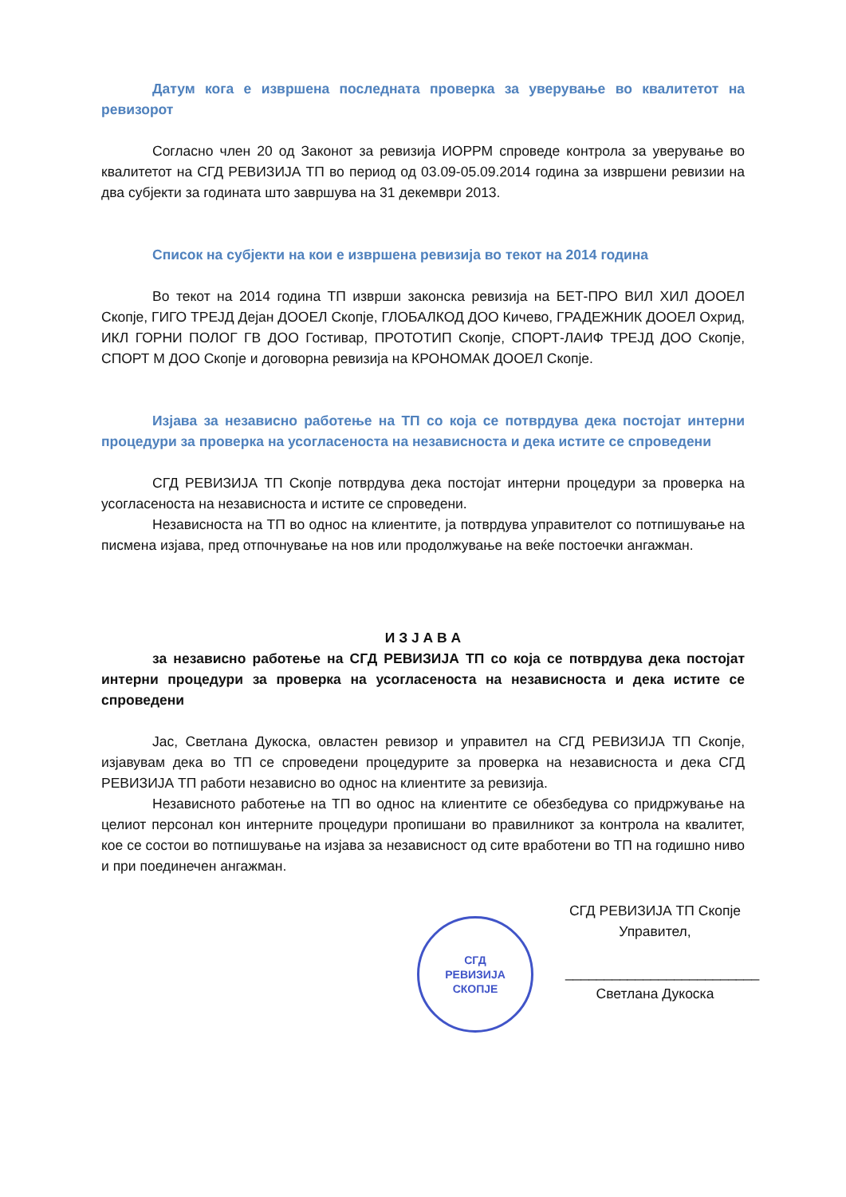Датум кога е извршена последната проверка за уверување во квалитетот на ревизорот
Согласно член 20 од Законот за ревизија ИОРРМ спроведе контрола за уверување во квалитетот на СГД РЕВИЗИЈА ТП во период од 03.09-05.09.2014 година за извршени ревизии на два субјекти за годината што завршува на 31 декември 2013.
Список на субјекти на кои е извршена ревизија во текот на 2014 година
Во текот на 2014 година ТП изврши законска ревизија на БЕТ-ПРО ВИЛ ХИЛ ДООЕЛ Скопје, ГИГО ТРЕЈД Дејан ДООЕЛ Скопје, ГЛОБАЛКОД ДОО Кичево, ГРАДЕЖНИК ДООЕЛ Охрид, ИКЛ ГОРНИ ПОЛОГ ГВ ДОО Гостивар, ПРОТОТИП Скопје, СПОРТ-ЛАИФ ТРЕЈД ДОО Скопје, СПОРТ М ДОО Скопје и договорна ревизија на КРОНОМАК ДООЕЛ Скопје.
Изјава за независно работење на ТП со која се потврдува дека постојат интерни процедури за проверка на усогласеноста на независноста и дека истите се спроведени
СГД РЕВИЗИЈА ТП Скопје потврдува дека постојат интерни процедури за проверка на усогласеноста на независноста и истите се спроведени.
Независноста на ТП во однос на клиентите, ја потврдува управителот со потпишување на писмена изјава, пред отпочнување на нов или продолжување на веќе постоечки ангажман.
И З Ј А В А
за независно работење на СГД РЕВИЗИЈА ТП со која се потврдува дека постојат интерни процедури за проверка на усогласеноста на независноста и дека истите се спроведени
Јас, Светлана Дукоска, овластен ревизор и управител на СГД РЕВИЗИЈА ТП Скопје, изјавувам дека во ТП се спроведени процедурите за проверка на независноста и дека СГД РЕВИЗИЈА ТП работи независно во однос на клиентите за ревизија.
Независното работење на ТП во однос на клиентите се обезбедува со придржување на целиот персонал кон интерните процедури пропишани во правилникот за контрола на квалитет, кое се состои во потпишување на изјава за независност од сите вработени во ТП на годишно ниво и при поединечен ангажман.
СГД
РЕВИЗИЈА
СКОПЈЕ
СГД РЕВИЗИЈА ТП Скопје
Управител,
_________________________
Светлана Дукоска